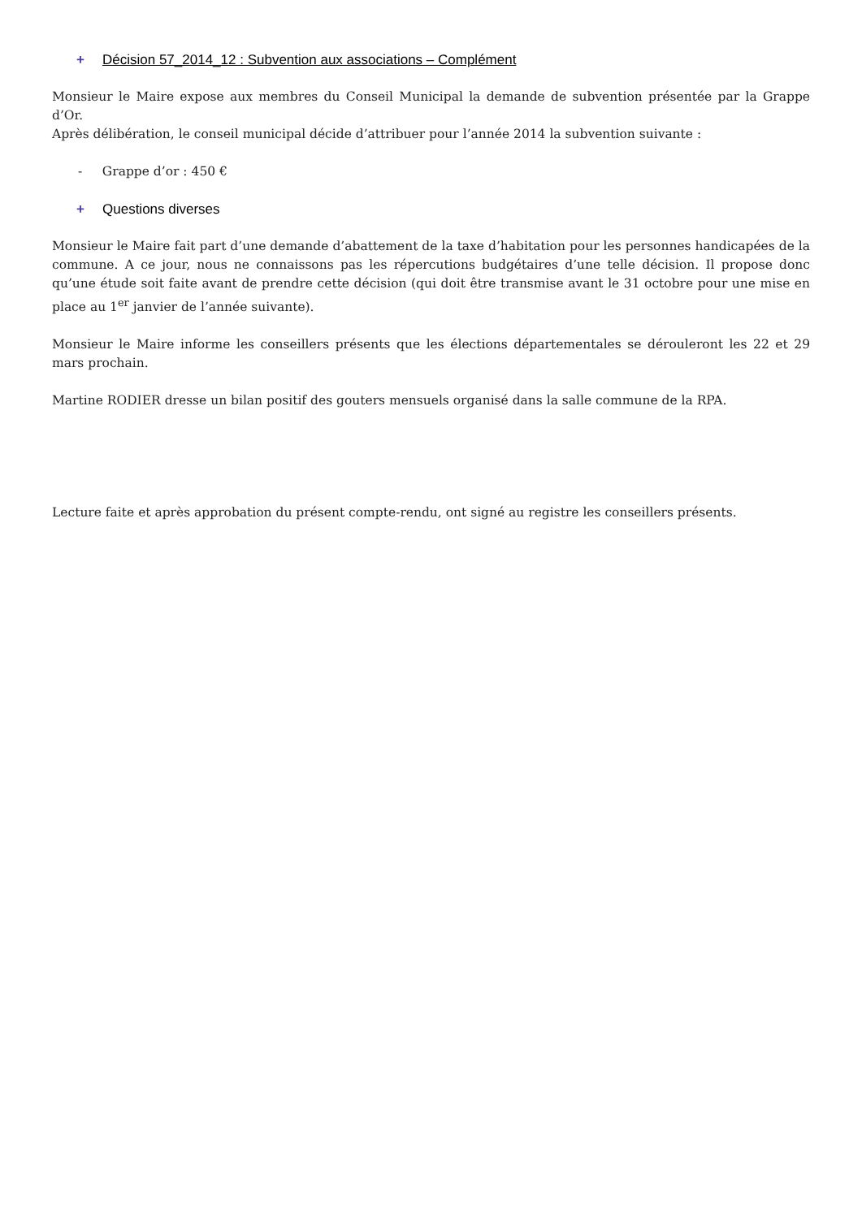+ Décision 57_2014_12 : Subvention aux associations – Complément
Monsieur le Maire expose aux membres du Conseil Municipal la demande de subvention présentée par la Grappe d’Or.
Après délibération, le conseil municipal décide d’attribuer pour l’année 2014 la subvention suivante :
- Grappe d’or : 450 €
+ Questions diverses
Monsieur le Maire fait part d’une demande d’abattement de la taxe d’habitation pour les personnes handicapées de la commune. A ce jour, nous ne connaissons pas les répercutions budgétaires d’une telle décision. Il propose donc qu’une étude soit faite avant de prendre cette décision (qui doit être transmise avant le 31 octobre pour une mise en place au 1<sup>er</sup> janvier de l’année suivante).
Monsieur le Maire informe les conseillers présents que les élections départementales se dérouleront les 22 et 29 mars prochain.
Martine RODIER dresse un bilan positif des gouters mensuels organisé dans la salle commune de la RPA.
Lecture faite et après approbation du présent compte-rendu, ont signé au registre les conseillers présents.